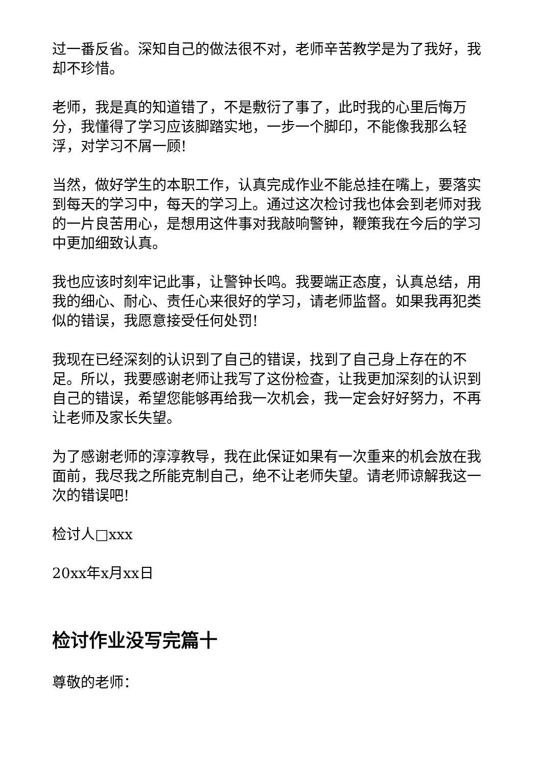过一番反省。深知自己的做法很不对，老师辛苦教学是为了我好，我却不珍惜。
老师，我是真的知道错了，不是敷衍了事了，此时我的心里后悔万分，我懂得了学习应该脚踏实地，一步一个脚印，不能像我那么轻浮，对学习不屑一顾!
当然，做好学生的本职工作，认真完成作业不能总挂在嘴上，要落实到每天的学习中，每天的学习上。通过这次检讨我也体会到老师对我的一片良苦用心，是想用这件事对我敲响警钟，鞭策我在今后的学习中更加细致认真。
我也应该时刻牢记此事，让警钟长鸣。我要端正态度，认真总结，用我的细心、耐心、责任心来很好的学习，请老师监督。如果我再犯类似的错误，我愿意接受任何处罚!
我现在已经深刻的认识到了自己的错误，找到了自己身上存在的不足。所以，我要感谢老师让我写了这份检查，让我更加深刻的认识到自己的错误，希望您能够再给我一次机会，我一定会好好努力，不再让老师及家长失望。
为了感谢老师的淳淳教导，我在此保证如果有一次重来的机会放在我面前，我尽我之所能克制自己，绝不让老师失望。请老师谅解我这一次的错误吧!
检讨人□xxx
20xx年x月xx日
检讨作业没写完篇十
尊敬的老师：